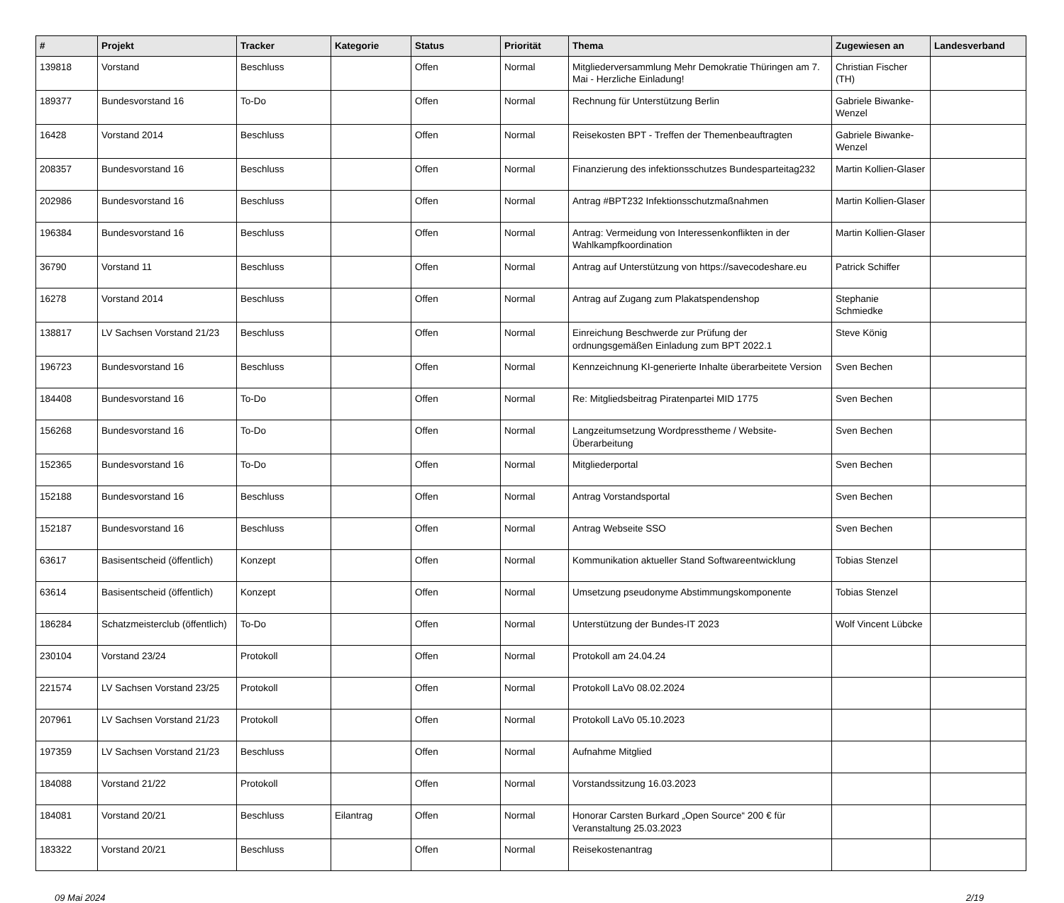| # | Projekt | Tracker | Kategorie | Status | Priorität | Thema | Zugewiesen an | Landesverband |
| --- | --- | --- | --- | --- | --- | --- | --- | --- |
| 139818 | Vorstand | Beschluss | | Offen | Normal | Mitgliederversammlung Mehr Demokratie Thüringen am 7. Mai - Herzliche Einladung! | Christian Fischer (TH) | |
| 189377 | Bundesvorstand 16 | To-Do | | Offen | Normal | Rechnung für Unterstützung Berlin | Gabriele Biwanke-Wenzel | |
| 16428 | Vorstand 2014 | Beschluss | | Offen | Normal | Reisekosten BPT - Treffen der Themenbeauftragten | Gabriele Biwanke-Wenzel | |
| 208357 | Bundesvorstand 16 | Beschluss | | Offen | Normal | Finanzierung des infektionsschutzes Bundesparteitag232 | Martin Kollien-Glaser | |
| 202986 | Bundesvorstand 16 | Beschluss | | Offen | Normal | Antrag #BPT232 Infektionsschutzmaßnahmen | Martin Kollien-Glaser | |
| 196384 | Bundesvorstand 16 | Beschluss | | Offen | Normal | Antrag: Vermeidung von Interessenkonflikten in der Wahlkampfkoordination | Martin Kollien-Glaser | |
| 36790 | Vorstand 11 | Beschluss | | Offen | Normal | Antrag auf Unterstützung von https://savecodeshare.eu | Patrick Schiffer | |
| 16278 | Vorstand 2014 | Beschluss | | Offen | Normal | Antrag auf Zugang zum Plakatspendenshop | Stephanie Schmiedke | |
| 138817 | LV Sachsen Vorstand 21/23 | Beschluss | | Offen | Normal | Einreichung Beschwerde zur Prüfung der ordnungsgemäßen Einladung zum BPT 2022.1 | Steve König | |
| 196723 | Bundesvorstand 16 | Beschluss | | Offen | Normal | Kennzeichnung KI-generierte Inhalte überarbeitete Version | Sven Bechen | |
| 184408 | Bundesvorstand 16 | To-Do | | Offen | Normal | Re: Mitgliedsbeitrag Piratenpartei MID 1775 | Sven Bechen | |
| 156268 | Bundesvorstand 16 | To-Do | | Offen | Normal | Langzeitumsetzung Wordpresstheme / Website-Überarbeitung | Sven Bechen | |
| 152365 | Bundesvorstand 16 | To-Do | | Offen | Normal | Mitgliederportal | Sven Bechen | |
| 152188 | Bundesvorstand 16 | Beschluss | | Offen | Normal | Antrag Vorstandsportal | Sven Bechen | |
| 152187 | Bundesvorstand 16 | Beschluss | | Offen | Normal | Antrag Webseite SSO | Sven Bechen | |
| 63617 | Basisentscheid (öffentlich) | Konzept | | Offen | Normal | Kommunikation aktueller Stand Softwareentwicklung | Tobias Stenzel | |
| 63614 | Basisentscheid (öffentlich) | Konzept | | Offen | Normal | Umsetzung pseudonyme Abstimmungskomponente | Tobias Stenzel | |
| 186284 | Schatzmeisterclub (öffentlich) | To-Do | | Offen | Normal | Unterstützung der Bundes-IT 2023 | Wolf Vincent Lübcke | |
| 230104 | Vorstand 23/24 | Protokoll | | Offen | Normal | Protokoll am 24.04.24 | | |
| 221574 | LV Sachsen Vorstand 23/25 | Protokoll | | Offen | Normal | Protokoll LaVo 08.02.2024 | | |
| 207961 | LV Sachsen Vorstand 21/23 | Protokoll | | Offen | Normal | Protokoll LaVo 05.10.2023 | | |
| 197359 | LV Sachsen Vorstand 21/23 | Beschluss | | Offen | Normal | Aufnahme Mitglied | | |
| 184088 | Vorstand 21/22 | Protokoll | | Offen | Normal | Vorstandssitzung 16.03.2023 | | |
| 184081 | Vorstand 20/21 | Beschluss | Eilantrag | Offen | Normal | Honorar Carsten Burkard „Open Source“ 200 € für Veranstaltung 25.03.2023 | | |
| 183322 | Vorstand 20/21 | Beschluss | | Offen | Normal | Reisekostenantrag | | |
09 Mai 2024 2/19